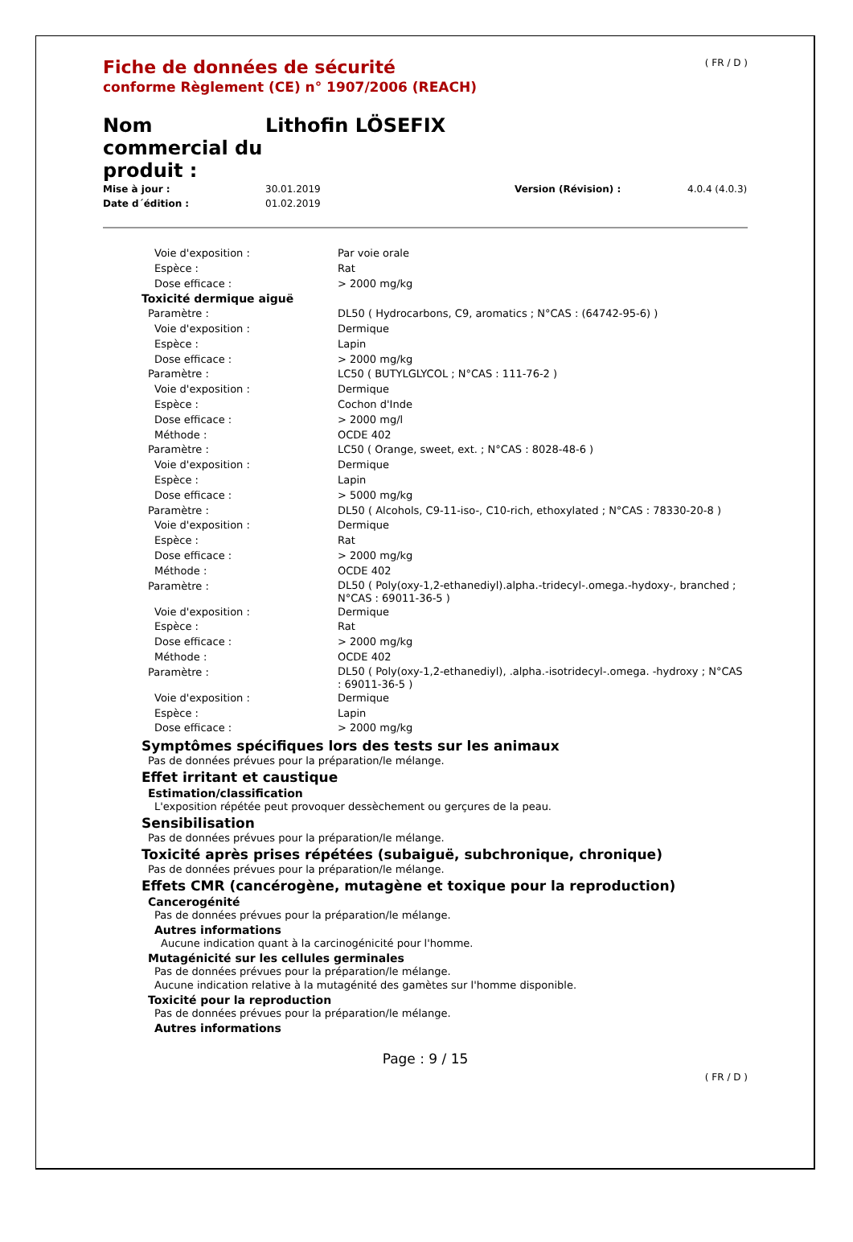Fiche de données de sécurité
conforme Règlement (CE) n° 1907/2006 (REACH)
( FR / D )
Nom commercial du produit :
Lithofin LÖSEFIX
Mise à jour :
30.01.2019
Version (Révision) :
4.0.4 (4.0.3)
Date d´édition :
01.02.2019
| Voie d'exposition : | Par voie orale |
| Espèce : | Rat |
| Dose efficace : | > 2000 mg/kg |
| Toxicité dermique aiguë | |
| Paramètre : | DL50 ( Hydrocarbons, C9, aromatics ; N°CAS : (64742-95-6) ) |
| Voie d'exposition : | Dermique |
| Espèce : | Lapin |
| Dose efficace : | > 2000 mg/kg |
| Paramètre : | LC50 ( BUTYLGLYCOL ; N°CAS : 111-76-2 ) |
| Voie d'exposition : | Dermique |
| Espèce : | Cochon d'Inde |
| Dose efficace : | > 2000 mg/l |
| Méthode : | OCDE 402 |
| Paramètre : | LC50 ( Orange, sweet, ext. ; N°CAS : 8028-48-6 ) |
| Voie d'exposition : | Dermique |
| Espèce : | Lapin |
| Dose efficace : | > 5000 mg/kg |
| Paramètre : | DL50 ( Alcohols, C9-11-iso-, C10-rich, ethoxylated ; N°CAS : 78330-20-8 ) |
| Voie d'exposition : | Dermique |
| Espèce : | Rat |
| Dose efficace : | > 2000 mg/kg |
| Méthode : | OCDE 402 |
| Paramètre : | DL50 ( Poly(oxy-1,2-ethanediyl).alpha.-tridecyl-.omega.-hydoxy-, branched ; N°CAS : 69011-36-5 ) |
| Voie d'exposition : | Dermique |
| Espèce : | Rat |
| Dose efficace : | > 2000 mg/kg |
| Méthode : | OCDE 402 |
| Paramètre : | DL50 ( Poly(oxy-1,2-ethanediyl), .alpha.-isotridecyl-.omega. -hydroxy ; N°CAS : 69011-36-5 ) |
| Voie d'exposition : | Dermique |
| Espèce : | Lapin |
| Dose efficace : | > 2000 mg/kg |
Symptômes spécifiques lors des tests sur les animaux
Pas de données prévues pour la préparation/le mélange.
Effet irritant et caustique
Estimation/classification
L'exposition répétée peut provoquer dessèchement ou gerçures de la peau.
Sensibilisation
Pas de données prévues pour la préparation/le mélange.
Toxicité après prises répétées (subaiguë, subchronique, chronique)
Pas de données prévues pour la préparation/le mélange.
Effets CMR (cancérogène, mutagène et toxique pour la reproduction)
Cancerogénité
Pas de données prévues pour la préparation/le mélange.
Autres informations
Aucune indication quant à la carcinogénicité pour l'homme.
Mutagénicité sur les cellules germinales
Pas de données prévues pour la préparation/le mélange.
Aucune indication relative à la mutagénité des gamètes sur l'homme disponible.
Toxicité pour la reproduction
Pas de données prévues pour la préparation/le mélange.
Autres informations
Page : 9 / 15
( FR / D )